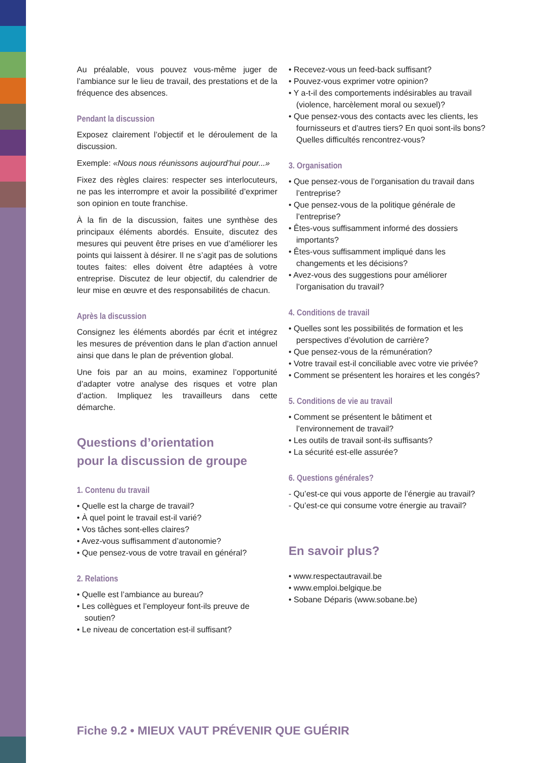Au préalable, vous pouvez vous-même juger de l’ambiance sur le lieu de travail, des prestations et de la fréquence des absences.
Pendant la discussion
Exposez clairement l’objectif et le déroulement de la discussion.
Exemple: «Nous nous réunissons aujourd’hui pour...»
Fixez des règles claires: respecter ses interlocuteurs, ne pas les interrompre et avoir la possibilité d’exprimer son opinion en toute franchise.
À la fin de la discussion, faites une synthèse des principaux éléments abordés. Ensuite, discutez des mesures qui peuvent être prises en vue d’améliorer les points qui laissent à désirer. Il ne s’agit pas de solutions toutes faites: elles doivent être adaptées à votre entreprise. Discutez de leur objectif, du calendrier de leur mise en œuvre et des responsabilités de chacun.
Après la discussion
Consignez les éléments abordés par écrit et intégrez les mesures de prévention dans le plan d’action annuel ainsi que dans le plan de prévention global.
Une fois par an au moins, examinez l’opportunité d’adapter votre analyse des risques et votre plan d’action. Impliquez les travailleurs dans cette démarche.
Questions d’orientation
pour la discussion de groupe
1. Contenu du travail
• Quelle est la charge de travail?
• À quel point le travail est-il varié?
• Vos tâches sont-elles claires?
• Avez-vous suffisamment d’autonomie?
• Que pensez-vous de votre travail en général?
2. Relations
• Quelle est l’ambiance au bureau?
• Les collègues et l’employeur font-ils preuve de soutien?
• Le niveau de concertation est-il suffisant?
• Recevez-vous un feed-back suffisant?
• Pouvez-vous exprimer votre opinion?
• Y a-t-il des comportements indésirables au travail (violence, harcèlement moral ou sexuel)?
• Que pensez-vous des contacts avec les clients, les fournisseurs et d’autres tiers? En quoi sont-ils bons? Quelles difficultés rencontrez-vous?
3. Organisation
• Que pensez-vous de l’organisation du travail dans l’entreprise?
• Que pensez-vous de la politique générale de l’entreprise?
• Êtes-vous suffisamment informé des dossiers importants?
• Êtes-vous suffisamment impliqué dans les changements et les décisions?
• Avez-vous des suggestions pour améliorer l’organisation du travail?
4. Conditions de travail
• Quelles sont les possibilités de formation et les perspectives d’évolution de carrière?
• Que pensez-vous de la rémunération?
• Votre travail est-il conciliable avec votre vie privée?
• Comment se présentent les horaires et les congés?
5. Conditions de vie au travail
• Comment se présentent le bâtiment et l’environnement de travail?
• Les outils de travail sont-ils suffisants?
• La sécurité est-elle assurée?
6. Questions générales?
- Qu’est-ce qui vous apporte de l’énergie au travail?
- Qu’est-ce qui consume votre énergie au travail?
En savoir plus?
• www.respectautravail.be
• www.emploi.belgique.be
• Sobane Déparis (www.sobane.be)
Fiche 9.2 • MIEUX VAUT PRÉVENIR QUE GUÉRIR